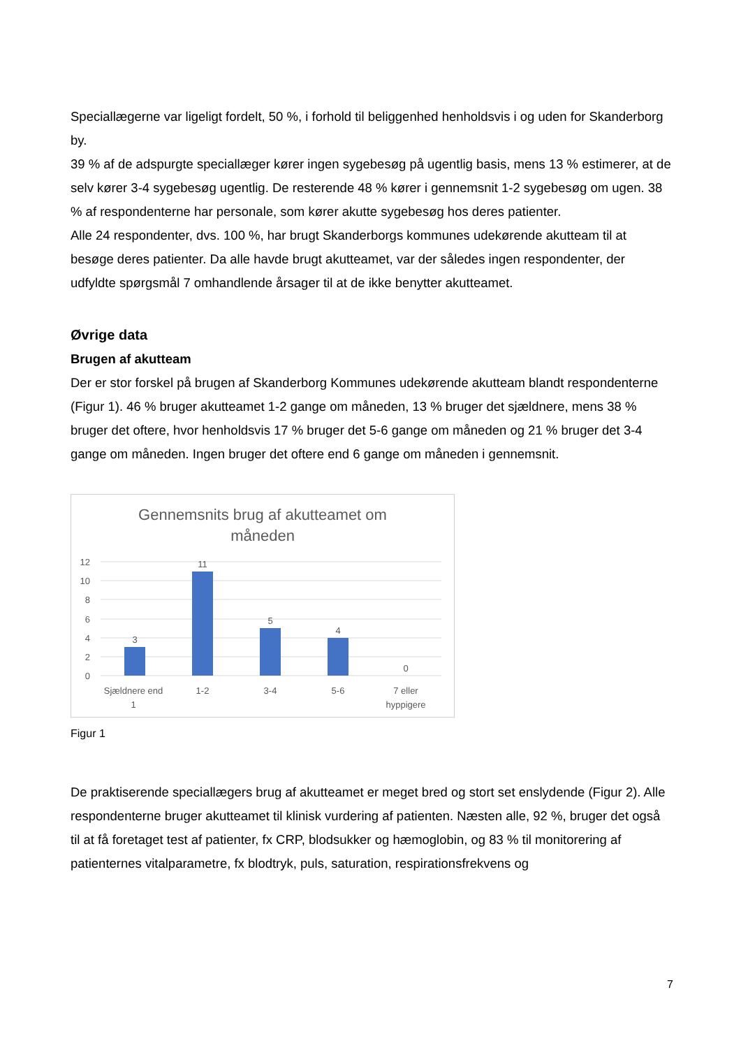Speciallægerne var ligeligt fordelt, 50 %, i forhold til beliggenhed henholdsvis i og uden for Skanderborg by.
39 % af de adspurgte speciallæger kører ingen sygebesøg på ugentlig basis, mens 13 % estimerer, at de selv kører 3-4 sygebesøg ugentlig. De resterende 48 % kører i gennemsnit 1-2 sygebesøg om ugen. 38 % af respondenterne har personale, som kører akutte sygebesøg hos deres patienter.
Alle 24 respondenter, dvs. 100 %, har brugt Skanderborgs kommunes udekørende akutteam til at besøge deres patienter. Da alle havde brugt akutteamet, var der således ingen respondenter, der udfyldte spørgsmål 7 omhandlende årsager til at de ikke benytter akutteamet.
Øvrige data
Brugen af akutteam
Der er stor forskel på brugen af Skanderborg Kommunes udekørende akutteam blandt respondenterne (Figur 1). 46 % bruger akutteamet 1-2 gange om måneden, 13 % bruger det sjældnere, mens 38 % bruger det oftere, hvor henholdsvis 17 % bruger det 5-6 gange om måneden og 21 % bruger det 3-4 gange om måneden. Ingen bruger det oftere end 6 gange om måneden i gennemsnit.
Gennemsnits brug af akutteamet om
måneden
12
10
8
6
4
2
0
3
11
5
4
0
Sjældnere end
1
1-2
3-4
5-6
7 eller
hyppigere
Figur 1
De praktiserende speciallægers brug af akutteamet er meget bred og stort set enslydende (Figur 2). Alle respondenterne bruger akutteamet til klinisk vurdering af patienten. Næsten alle, 92 %, bruger det også til at få foretaget test af patienter, fx CRP, blodsukker og hæmoglobin, og 83 % til monitorering af patienternes vitalparametre, fx blodtryk, puls, saturation, respirationsfrekvens og
7